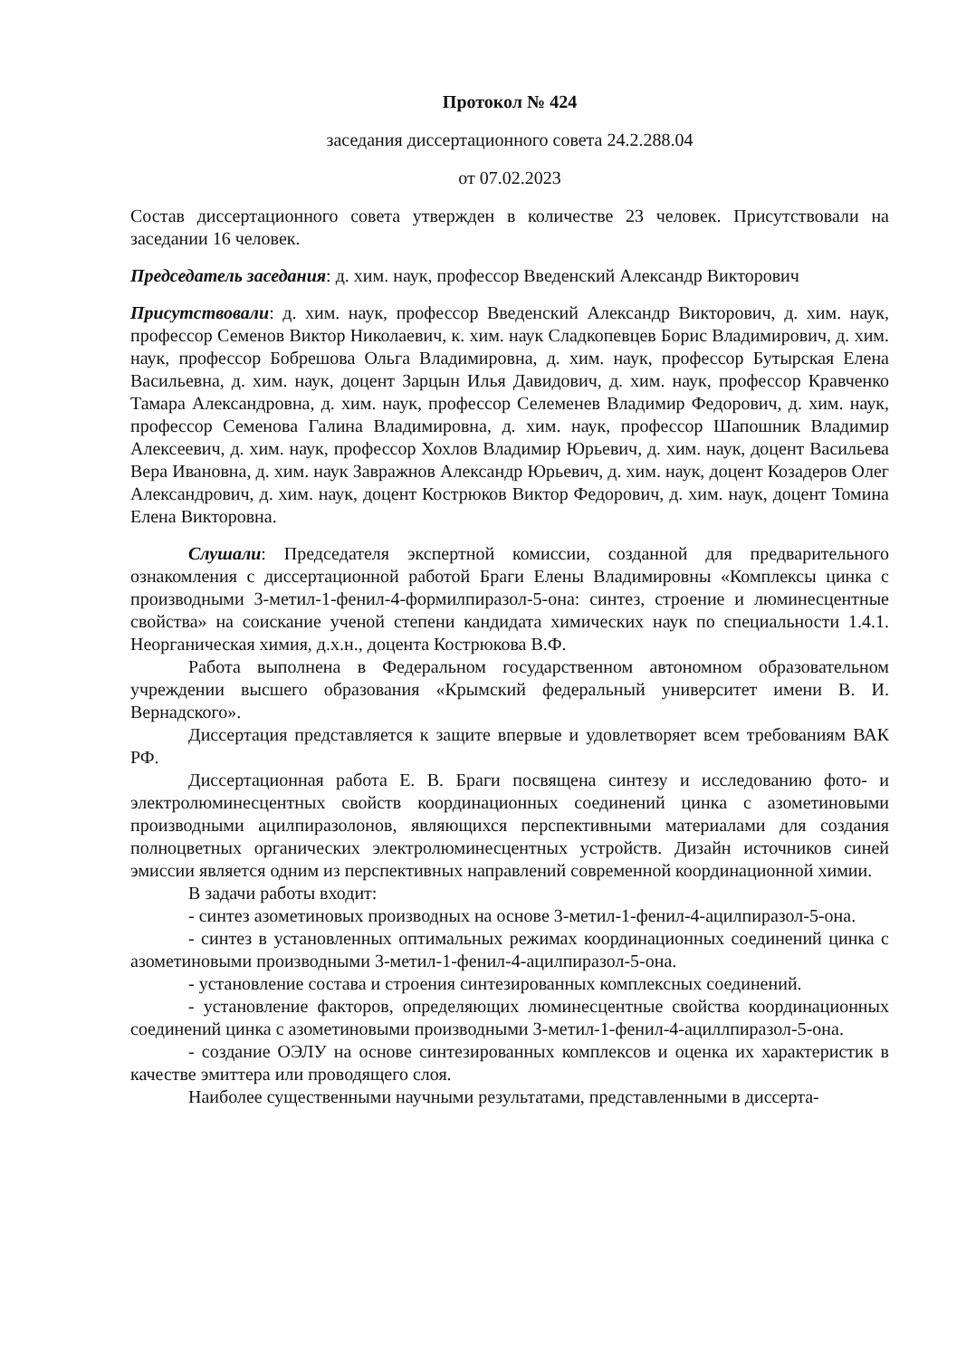Протокол № 424
заседания диссертационного совета 24.2.288.04
от 07.02.2023
Состав диссертационного совета утвержден в количестве 23 человек. Присутствовали на заседании 16 человек.
Председатель заседания: д. хим. наук, профессор Введенский Александр Викторович
Присутствовали: д. хим. наук, профессор Введенский Александр Викторович, д. хим. наук, профессор Семенов Виктор Николаевич, к. хим. наук Сладкопевцев Борис Владимирович, д. хим. наук, профессор Бобрешова Ольга Владимировна, д. хим. наук, профессор Бутырская Елена Васильевна, д. хим. наук, доцент Зарцын Илья Давидович, д. хим. наук, профессор Кравченко Тамара Александровна, д. хим. наук, профессор Селеменев Владимир Федорович, д. хим. наук, профессор Семенова Галина Владимировна, д. хим. наук, профессор Шапошник Владимир Алексеевич, д. хим. наук, профессор Хохлов Владимир Юрьевич, д. хим. наук, доцент Васильева Вера Ивановна, д. хим. наук Завражнов Александр Юрьевич, д. хим. наук, доцент Козадеров Олег Александрович, д. хим. наук, доцент Кострюков Виктор Федорович, д. хим. наук, доцент Томина Елена Викторовна.
Слушали: Председателя экспертной комиссии, созданной для предварительного ознакомления с диссертационной работой Браги Елены Владимировны «Комплексы цинка с производными 3-метил-1-фенил-4-формилпиразол-5-она: синтез, строение и люминесцентные свойства» на соискание ученой степени кандидата химических наук по специальности 1.4.1. Неорганическая химия, д.х.н., доцента Кострюкова В.Ф.
Работа выполнена в Федеральном государственном автономном образовательном учреждении высшего образования «Крымский федеральный университет имени В. И. Вернадского».
Диссертация представляется к защите впервые и удовлетворяет всем требованиям ВАК РФ.
Диссертационная работа Е. В. Браги посвящена синтезу и исследованию фото- и электролюминесцентных свойств координационных соединений цинка с азометиновыми производными ацилпиразолонов, являющихся перспективными материалами для создания полноцветных органических электролюминесцентных устройств. Дизайн источников синей эмиссии является одним из перспективных направлений современной координационной химии.
В задачи работы входит:
- синтез азометиновых производных на основе 3-метил-1-фенил-4-ацилпиразол-5-она.
- синтез в установленных оптимальных режимах координационных соединений цинка с азометиновыми производными 3-метил-1-фенил-4-ацилпиразол-5-она.
- установление состава и строения синтезированных комплексных соединений.
- установление факторов, определяющих люминесцентные свойства координационных соединений цинка с азометиновыми производными 3-метил-1-фенил-4-ациллпиразол-5-она.
- создание ОЭЛУ на основе синтезированных комплексов и оценка их характеристик в качестве эмиттера или проводящего слоя.
Наиболее существенными научными результатами, представленными в диссерта-